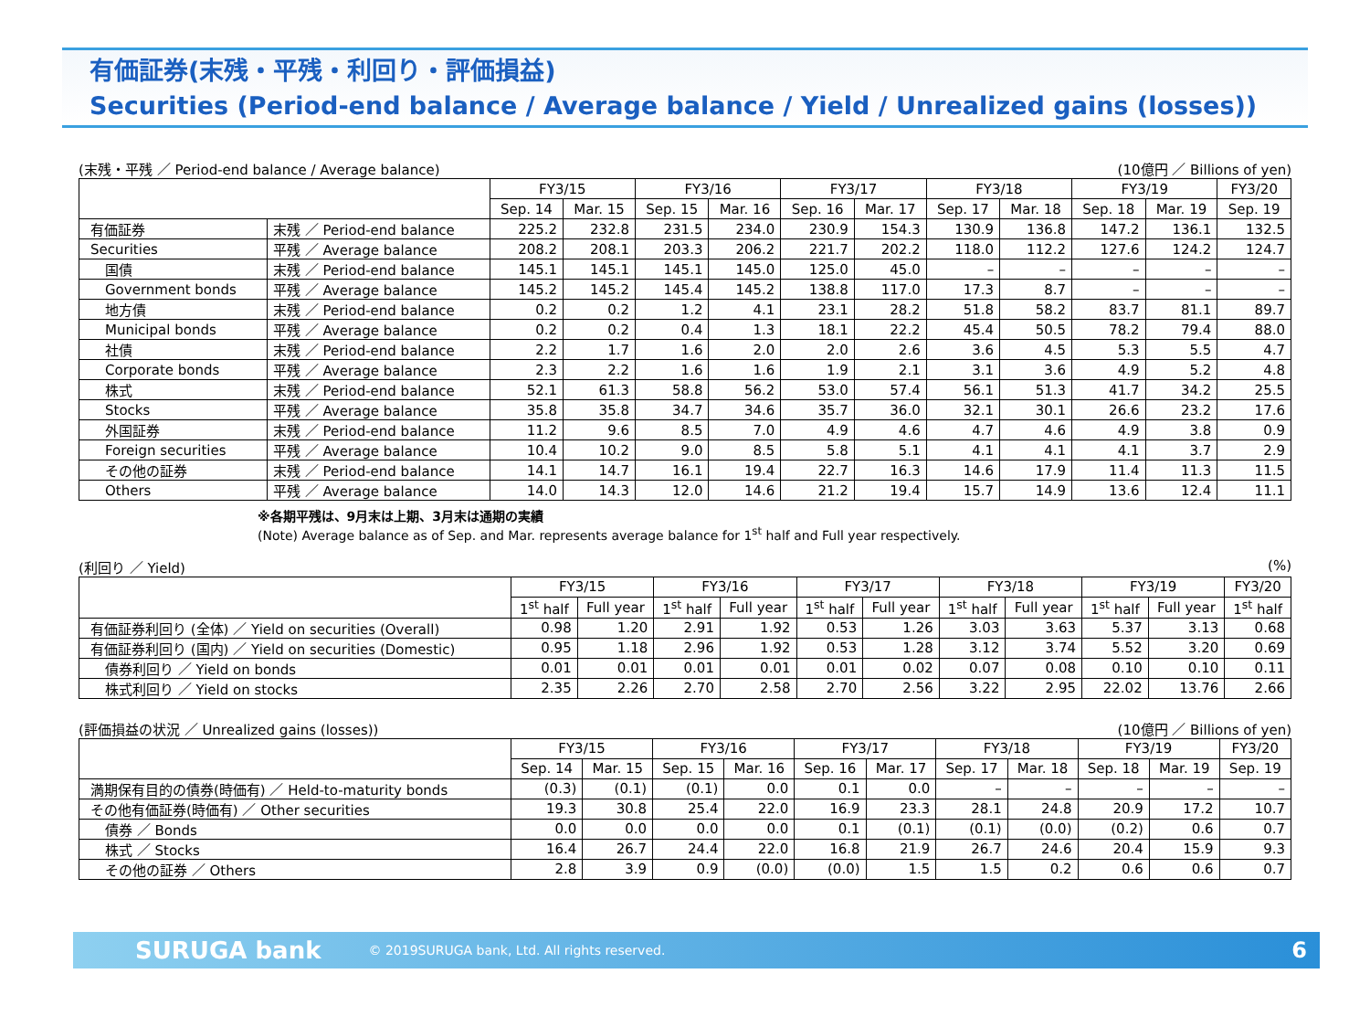有価証券(末残・平残・利回り・評価損益)
Securities (Period-end balance / Average balance / Yield / Unrealized gains (losses))
(末残・平残 ／ Period-end balance / Average balance) (10億円 ／ Billions of yen)
| | | FY3/15 | | FY3/16 | | FY3/17 | | FY3/18 | | FY3/19 | | FY3/20 |
| --- | --- | --- | --- | --- | --- | --- | --- | --- | --- | --- | --- | --- |
| | | Sep. 14 | Mar. 15 | Sep. 15 | Mar. 16 | Sep. 16 | Mar. 17 | Sep. 17 | Mar. 18 | Sep. 18 | Mar. 19 | Sep. 19 |
| 有価証券 | 末残 ／ Period-end balance | 225.2 | 232.8 | 231.5 | 234.0 | 230.9 | 154.3 | 130.9 | 136.8 | 147.2 | 136.1 | 132.5 |
| Securities | 平残 ／ Average balance | 208.2 | 208.1 | 203.3 | 206.2 | 221.7 | 202.2 | 118.0 | 112.2 | 127.6 | 124.2 | 124.7 |
| 国債 | 末残 ／ Period-end balance | 145.1 | 145.1 | 145.1 | 145.0 | 125.0 | 45.0 | – | – | – | – | – |
| Government bonds | 平残 ／ Average balance | 145.2 | 145.2 | 145.4 | 145.2 | 138.8 | 117.0 | 17.3 | 8.7 | – | – | – |
| 地方債 | 末残 ／ Period-end balance | 0.2 | 0.2 | 1.2 | 4.1 | 23.1 | 28.2 | 51.8 | 58.2 | 83.7 | 81.1 | 89.7 |
| Municipal bonds | 平残 ／ Average balance | 0.2 | 0.2 | 0.4 | 1.3 | 18.1 | 22.2 | 45.4 | 50.5 | 78.2 | 79.4 | 88.0 |
| 社債 | 末残 ／ Period-end balance | 2.2 | 1.7 | 1.6 | 2.0 | 2.0 | 2.6 | 3.6 | 4.5 | 5.3 | 5.5 | 4.7 |
| Corporate bonds | 平残 ／ Average balance | 2.3 | 2.2 | 1.6 | 1.6 | 1.9 | 2.1 | 3.1 | 3.6 | 4.9 | 5.2 | 4.8 |
| 株式 | 末残 ／ Period-end balance | 52.1 | 61.3 | 58.8 | 56.2 | 53.0 | 57.4 | 56.1 | 51.3 | 41.7 | 34.2 | 25.5 |
| Stocks | 平残 ／ Average balance | 35.8 | 35.8 | 34.7 | 34.6 | 35.7 | 36.0 | 32.1 | 30.1 | 26.6 | 23.2 | 17.6 |
| 外国証券 | 末残 ／ Period-end balance | 11.2 | 9.6 | 8.5 | 7.0 | 4.9 | 4.6 | 4.7 | 4.6 | 4.9 | 3.8 | 0.9 |
| Foreign securities | 平残 ／ Average balance | 10.4 | 10.2 | 9.0 | 8.5 | 5.8 | 5.1 | 4.1 | 4.1 | 4.1 | 3.7 | 2.9 |
| その他の証券 | 末残 ／ Period-end balance | 14.1 | 14.7 | 16.1 | 19.4 | 22.7 | 16.3 | 14.6 | 17.9 | 11.4 | 11.3 | 11.5 |
| Others | 平残 ／ Average balance | 14.0 | 14.3 | 12.0 | 14.6 | 21.2 | 19.4 | 15.7 | 14.9 | 13.6 | 12.4 | 11.1 |
※各期平残は、9月末は上期、3月末は通期の実績
(Note) Average balance as of Sep. and Mar. represents average balance for 1<sup>st</sup> half and Full year respectively.
(利回り ／ Yield) (%)
| | FY3/15 | | FY3/16 | | FY3/17 | | FY3/18 | | FY3/19 | | FY3/20 |
| --- | --- | --- | --- | --- | --- | --- | --- | --- | --- | --- | --- |
| | 1<sup>st</sup> half | Full year | 1<sup>st</sup> half | Full year | 1<sup>st</sup> half | Full year | 1<sup>st</sup> half | Full year | 1<sup>st</sup> half | Full year | 1<sup>st</sup> half |
| 有価証券利回り (全体) ／ Yield on securities (Overall) | 0.98 | 1.20 | 2.91 | 1.92 | 0.53 | 1.26 | 3.03 | 3.63 | 5.37 | 3.13 | 0.68 |
| 有価証券利回り (国内) ／ Yield on securities (Domestic) | 0.95 | 1.18 | 2.96 | 1.92 | 0.53 | 1.28 | 3.12 | 3.74 | 5.52 | 3.20 | 0.69 |
| 債券利回り ／ Yield on bonds | 0.01 | 0.01 | 0.01 | 0.01 | 0.01 | 0.02 | 0.07 | 0.08 | 0.10 | 0.10 | 0.11 |
| 株式利回り ／ Yield on stocks | 2.35 | 2.26 | 2.70 | 2.58 | 2.70 | 2.56 | 3.22 | 2.95 | 22.02 | 13.76 | 2.66 |
(評価損益の状況 ／ Unrealized gains (losses)) (10億円 ／ Billions of yen)
| | FY3/15 | | FY3/16 | | FY3/17 | | FY3/18 | | FY3/19 | | FY3/20 |
| --- | --- | --- | --- | --- | --- | --- | --- | --- | --- | --- | --- |
| | Sep. 14 | Mar. 15 | Sep. 15 | Mar. 16 | Sep. 16 | Mar. 17 | Sep. 17 | Mar. 18 | Sep. 18 | Mar. 19 | Sep. 19 |
| 満期保有目的の債券(時価有) ／ Held-to-maturity bonds | (0.3) | (0.1) | (0.1) | 0.0 | 0.1 | 0.0 | – | – | – | – | – |
| その他有価証券(時価有) ／ Other securities | 19.3 | 30.8 | 25.4 | 22.0 | 16.9 | 23.3 | 28.1 | 24.8 | 20.9 | 17.2 | 10.7 |
| 債券 ／ Bonds | 0.0 | 0.0 | 0.0 | 0.0 | 0.1 | (0.1) | (0.1) | (0.0) | (0.2) | 0.6 | 0.7 |
| 株式 ／ Stocks | 16.4 | 26.7 | 24.4 | 22.0 | 16.8 | 21.9 | 26.7 | 24.6 | 20.4 | 15.9 | 9.3 |
| その他の証券 ／ Others | 2.8 | 3.9 | 0.9 | (0.0) | (0.0) | 1.5 | 1.5 | 0.2 | 0.6 | 0.6 | 0.7 |
SURUGA bank © 2019SURUGA bank, Ltd. All rights reserved. 6